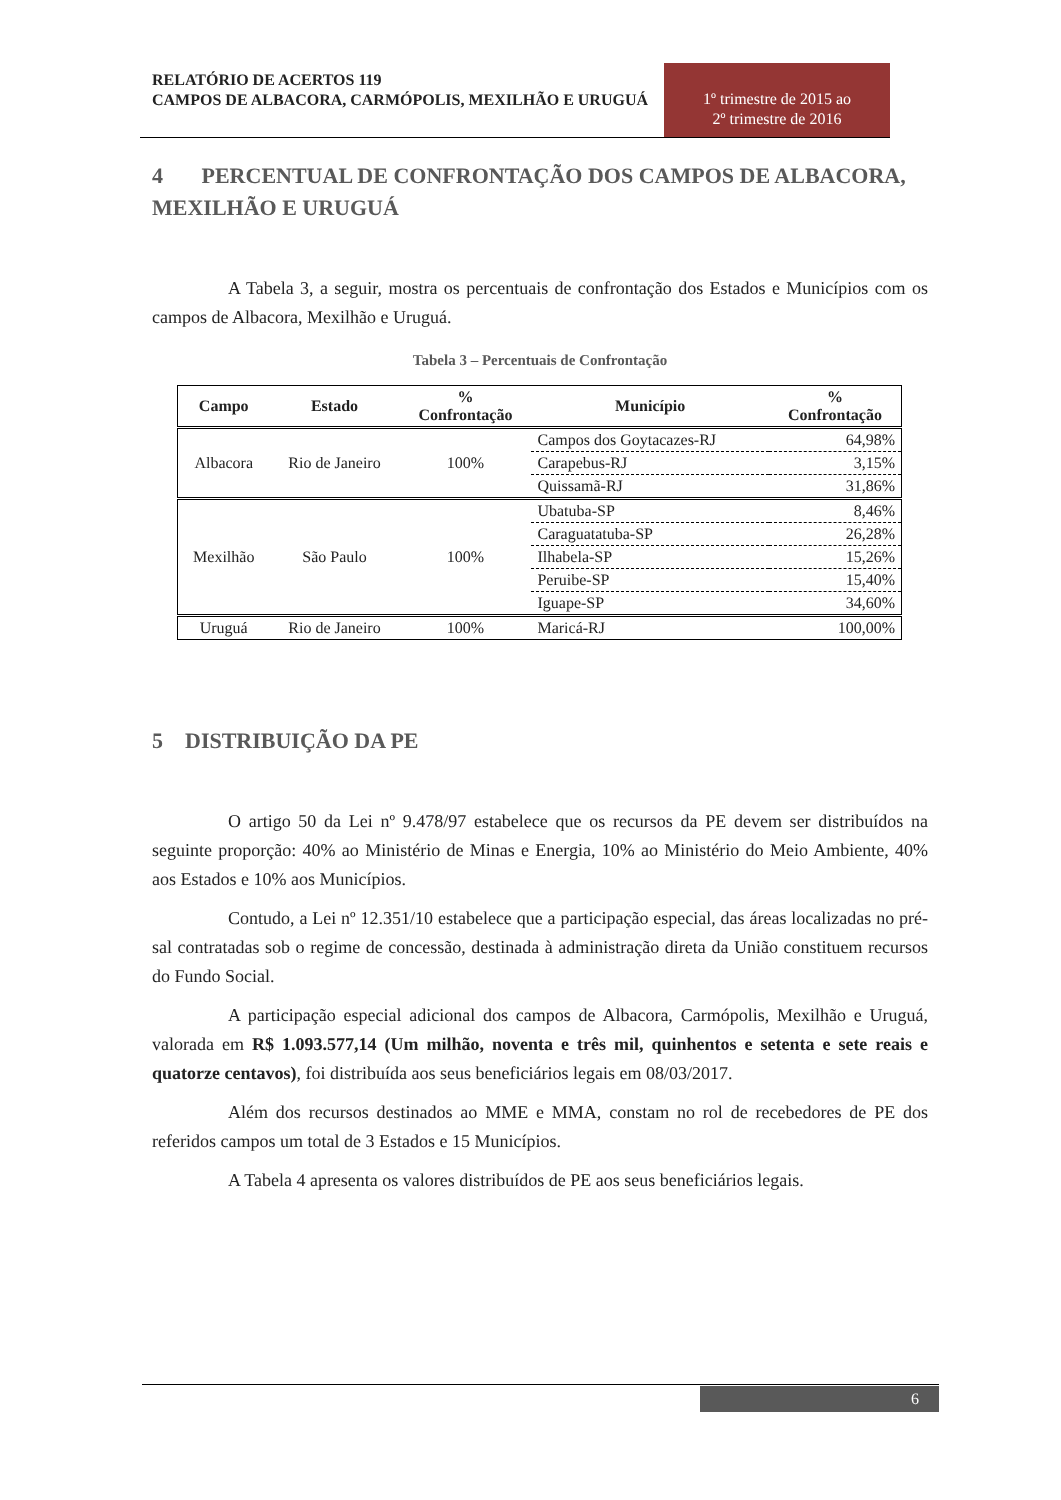RELATÓRIO DE ACERTOS 119
CAMPOS DE ALBACORA, CARMÓPOLIS, MEXILHÃO E URUGUÁ
1º trimestre de 2015 ao
2º trimestre de 2016
4 PERCENTUAL DE CONFRONTAÇÃO DOS CAMPOS DE ALBACORA, MEXILHÃO E URUGUÁ
A Tabela 3, a seguir, mostra os percentuais de confrontação dos Estados e Municípios com os campos de Albacora, Mexilhão e Uruguá.
Tabela 3 – Percentuais de Confrontação
| Campo | Estado | % Confrontação | Município | % Confrontação |
| --- | --- | --- | --- | --- |
| Albacora | Rio de Janeiro | 100% | Campos dos Goytacazes-RJ | 64,98% |
| | | | Carapebus-RJ | 3,15% |
| | | | Quissamã-RJ | 31,86% |
| Mexilhão | São Paulo | 100% | Ubatuba-SP | 8,46% |
| | | | Caraguatatuba-SP | 26,28% |
| | | | Ilhabela-SP | 15,26% |
| | | | Peruibe-SP | 15,40% |
| | | | Iguape-SP | 34,60% |
| Uruguá | Rio de Janeiro | 100% | Maricá-RJ | 100,00% |
5 DISTRIBUIÇÃO DA PE
O artigo 50 da Lei nº 9.478/97 estabelece que os recursos da PE devem ser distribuídos na seguinte proporção: 40% ao Ministério de Minas e Energia, 10% ao Ministério do Meio Ambiente, 40% aos Estados e 10% aos Municípios.
Contudo, a Lei nº 12.351/10 estabelece que a participação especial, das áreas localizadas no pré-sal contratadas sob o regime de concessão, destinada à administração direta da União constituem recursos do Fundo Social.
A participação especial adicional dos campos de Albacora, Carmópolis, Mexilhão e Uruguá, valorada em R$ 1.093.577,14 (Um milhão, noventa e três mil, quinhentos e setenta e sete reais e quatorze centavos), foi distribuída aos seus beneficiários legais em 08/03/2017.
Além dos recursos destinados ao MME e MMA, constam no rol de recebedores de PE dos referidos campos um total de 3 Estados e 15 Municípios.
A Tabela 4 apresenta os valores distribuídos de PE aos seus beneficiários legais.
6